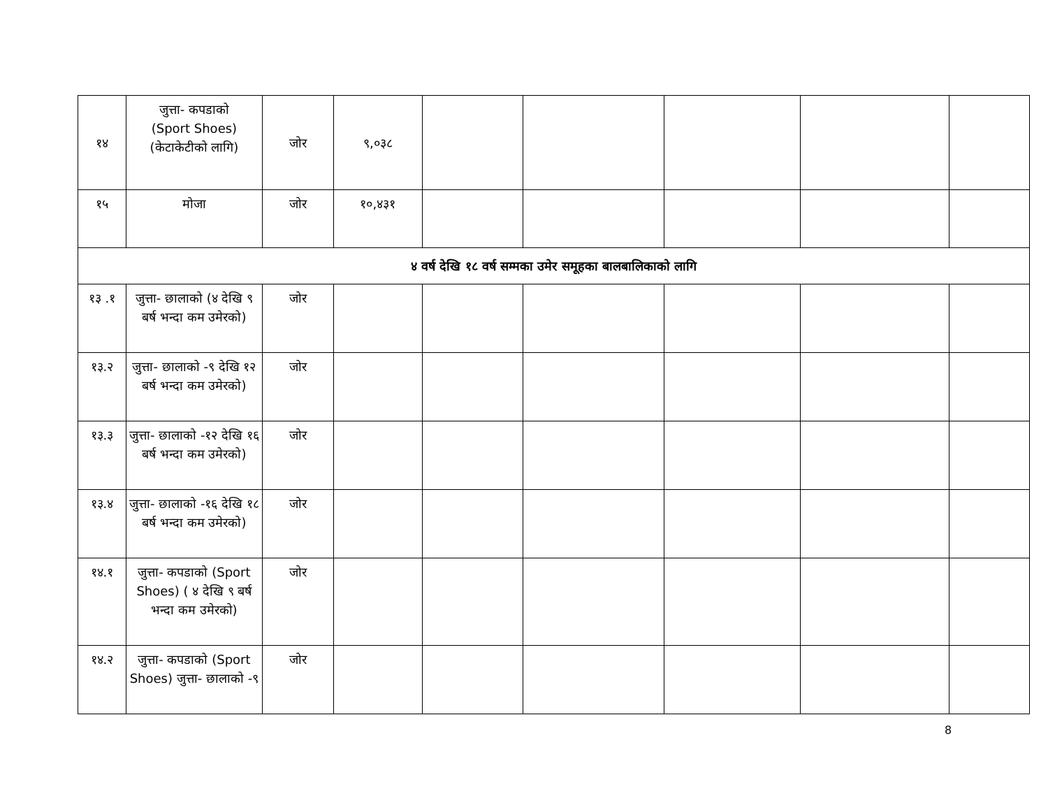| १४ | जुत्ता- कपडाको (Sport Shoes) (केटाकेटीको लागि) | जोर | ९,०३८ | | | | | |
| १५ | मोजा | जोर | १०,४३१ | | | | | |
| ४ वर्ष देखि १८ वर्ष सम्मका उमेर समूहका बालबालिकाको लागि | | | | | | | | |
| १३ .१ | जुत्ता- छालाको (४ देखि ९ बर्ष भन्दा कम उमेरको) | जोर | | | | | | |
| १३.२ | जुत्ता- छालाको -९ देखि १२ बर्ष भन्दा कम उमेरको) | जोर | | | | | | |
| १३.३ | जुत्ता- छालाको -१२ देखि १६ बर्ष भन्दा कम उमेरको) | जोर | | | | | | |
| १३.४ | जुत्ता- छालाको -१६ देखि १८ बर्ष भन्दा कम उमेरको) | जोर | | | | | | |
| १४.१ | जुत्ता- कपडाको (Sport Shoes) ( ४ देखि ९ बर्ष भन्दा कम उमेरको) | जोर | | | | | | |
| १४.२ | जुत्ता- कपडाको (Sport Shoes) जुत्ता- छालाको -९ | जोर | | | | | | |
8